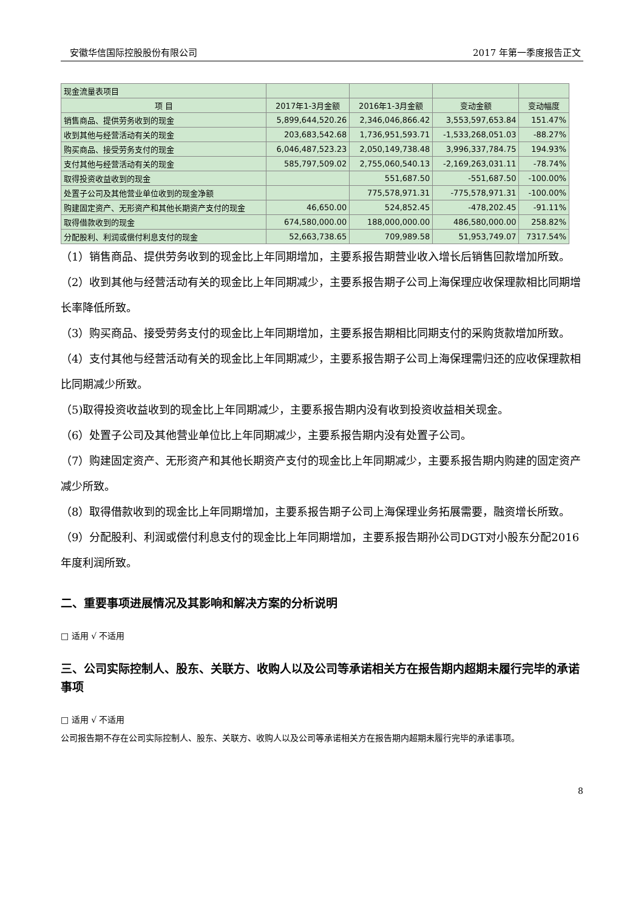安徽华信国际控股股份有限公司 2017 年第一季度报告正文
| 现金流量表项目 | | | | |
| 项 目 | 2017年1-3月金额 | 2016年1-3月金额 | 变动金额 | 变动幅度 |
| 销售商品、提供劳务收到的现金 | 5,899,644,520.26 | 2,346,046,866.42 | 3,553,597,653.84 | 151.47% |
| 收到其他与经营活动有关的现金 | 203,683,542.68 | 1,736,951,593.71 | -1,533,268,051.03 | -88.27% |
| 购买商品、接受劳务支付的现金 | 6,046,487,523.23 | 2,050,149,738.48 | 3,996,337,784.75 | 194.93% |
| 支付其他与经营活动有关的现金 | 585,797,509.02 | 2,755,060,540.13 | -2,169,263,031.11 | -78.74% |
| 取得投资收益收到的现金 | | 551,687.50 | -551,687.50 | -100.00% |
| 处置子公司及其他营业单位收到的现金净额 | | 775,578,971.31 | -775,578,971.31 | -100.00% |
| 购建固定资产、无形资产和其他长期资产支付的现金 | 46,650.00 | 524,852.45 | -478,202.45 | -91.11% |
| 取得借款收到的现金 | 674,580,000.00 | 188,000,000.00 | 486,580,000.00 | 258.82% |
| 分配股利、利润或偿付利息支付的现金 | 52,663,738.65 | 709,989.58 | 51,953,749.07 | 7317.54% |
（1）销售商品、提供劳务收到的现金比上年同期增加，主要系报告期营业收入增长后销售回款增加所致。
（2）收到其他与经营活动有关的现金比上年同期减少，主要系报告期子公司上海保理应收保理款相比同期增长率降低所致。
（3）购买商品、接受劳务支付的现金比上年同期增加，主要系报告期相比同期支付的采购货款增加所致。
（4）支付其他与经营活动有关的现金比上年同期减少，主要系报告期子公司上海保理需归还的应收保理款相比同期减少所致。
（5)取得投资收益收到的现金比上年同期减少，主要系报告期内没有收到投资收益相关现金。
（6）处置子公司及其他营业单位比上年同期减少，主要系报告期内没有处置子公司。
（7）购建固定资产、无形资产和其他长期资产支付的现金比上年同期减少，主要系报告期内购建的固定资产减少所致。
（8）取得借款收到的现金比上年同期增加，主要系报告期子公司上海保理业务拓展需要，融资增长所致。
（9）分配股利、利润或偿付利息支付的现金比上年同期增加，主要系报告期孙公司DGT对小股东分配2016年度利润所致。
二、重要事项进展情况及其影响和解决方案的分析说明
□ 适用 √ 不适用
三、公司实际控制人、股东、关联方、收购人以及公司等承诺相关方在报告期内超期未履行完毕的承诺事项
□ 适用 √ 不适用
公司报告期不存在公司实际控制人、股东、关联方、收购人以及公司等承诺相关方在报告期内超期未履行完毕的承诺事项。
8